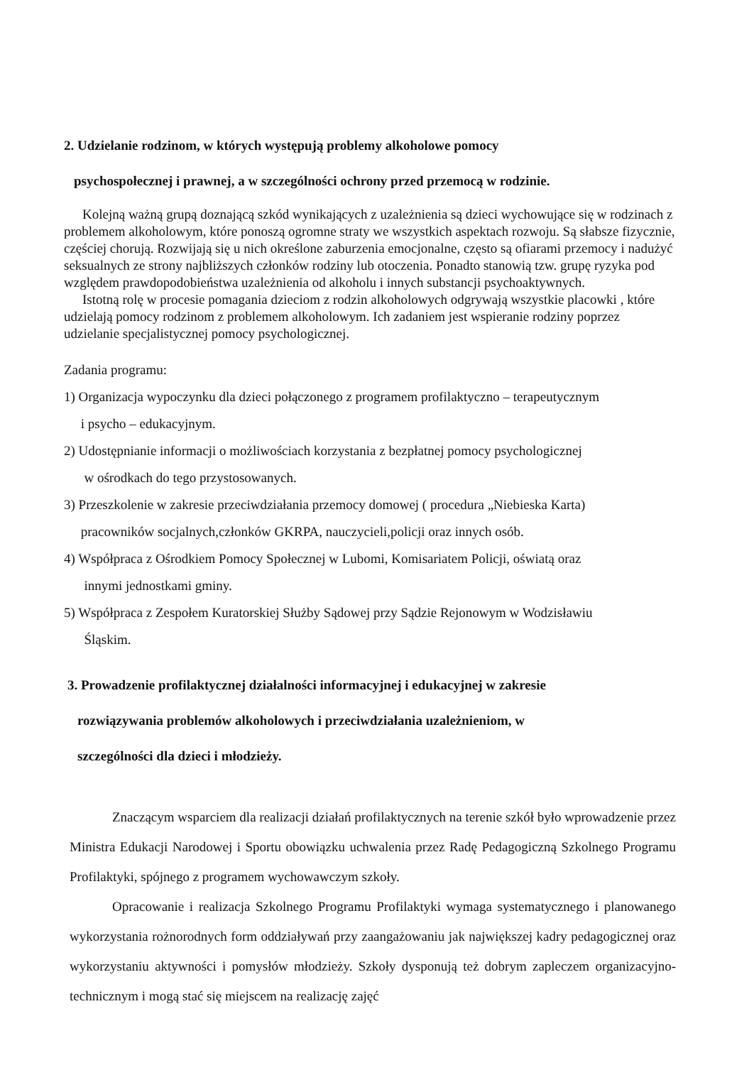2. Udzielanie rodzinom, w których występują problemy alkoholowe pomocy
psychospołecznej i prawnej, a w szczególności ochrony przed przemocą w rodzinie.
Kolejną ważną grupą doznającą szkód wynikających z uzależnienia są dzieci wychowujące się w rodzinach z problemem alkoholowym, które ponoszą ogromne straty we wszystkich aspektach rozwoju. Są słabsze fizycznie, częściej chorują. Rozwijają się u nich określone zaburzenia emocjonalne, często są ofiarami przemocy i nadużyć seksualnych ze strony najbliższych członków rodziny lub otoczenia. Ponadto stanowią tzw. grupę ryzyka pod względem prawdopodobieństwa uzależnienia od alkoholu i innych substancji psychoaktywnych.
Istotną rolę w procesie pomagania dzieciom z rodzin alkoholowych odgrywają wszystkie placowki , które udzielają pomocy rodzinom z problemem alkoholowym. Ich zadaniem jest wspieranie rodziny poprzez udzielanie specjalistycznej pomocy psychologicznej.
Zadania programu:
1) Organizacja wypoczynku dla dzieci połączonego z programem profilaktyczno – terapeutycznym
i psycho – edukacyjnym.
2) Udostępnianie informacji o możliwościach korzystania z bezpłatnej pomocy psychologicznej
w ośrodkach do tego przystosowanych.
3) Przeszkolenie w zakresie przeciwdziałania przemocy domowej ( procedura „Niebieska Karta)
pracowników socjalnych,członków GKRPA, nauczycieli,policji oraz innych osób.
4) Współpraca z Ośrodkiem Pomocy Społecznej w Lubomi, Komisariatem Policji, oświatą oraz
innymi jednostkami gminy.
5) Współpraca z Zespołem Kuratorskiej Służby Sądowej przy Sądzie Rejonowym w Wodzisławiu
Śląskim.
3. Prowadzenie profilaktycznej działalności informacyjnej i edukacyjnej w zakresie
rozwiązywania problemów alkoholowych i przeciwdziałania uzależnieniom, w
szczególności dla dzieci i młodzieży.
Znaczącym wsparciem dla realizacji działań profilaktycznych na terenie szkół było wprowadzenie przez Ministra Edukacji Narodowej i Sportu obowiązku uchwalenia przez Radę Pedagogiczną Szkolnego Programu Profilaktyki, spójnego z programem wychowawczym szkoły.
Opracowanie i realizacja Szkolnego Programu Profilaktyki wymaga systematycznego i planowanego wykorzystania rożnorodnych form oddziaływań przy zaangażowaniu jak największej kadry pedagogicznej oraz wykorzystaniu aktywności i pomysłów młodzieży. Szkoły dysponują też dobrym zapleczem organizacyjno-technicznym i mogą stać się miejscem na realizację zajęć